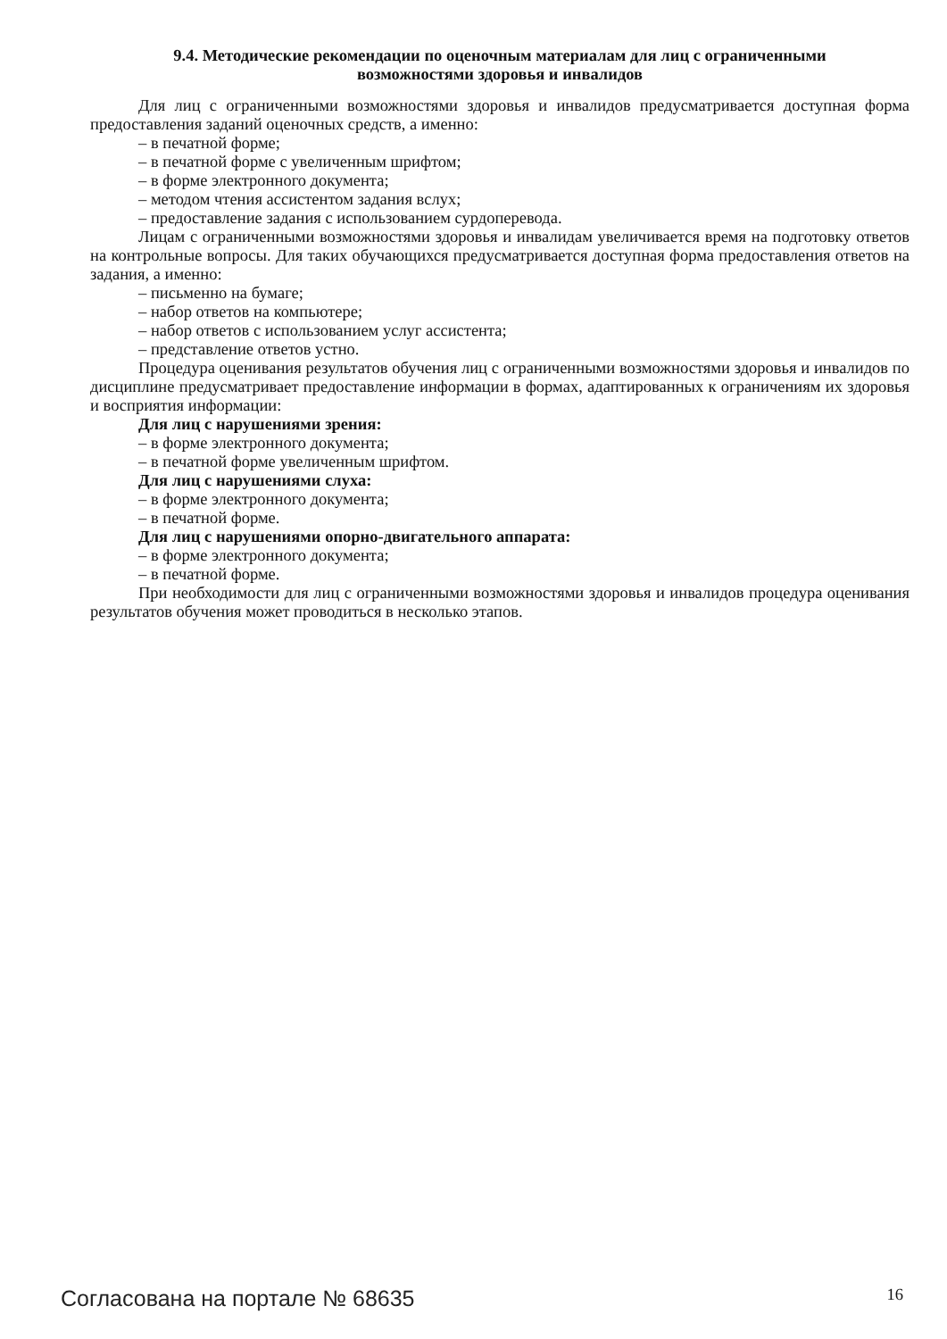9.4. Методические рекомендации по оценочным материалам для лиц с ограниченными
возможностями здоровья и инвалидов
Для лиц с ограниченными возможностями здоровья и инвалидов предусматривается доступная форма предоставления заданий оценочных средств, а именно:
– в печатной форме;
– в печатной форме с увеличенным шрифтом;
– в форме электронного документа;
– методом чтения ассистентом задания вслух;
– предоставление задания с использованием сурдоперевода.
Лицам с ограниченными возможностями здоровья и инвалидам увеличивается время на подготовку ответов на контрольные вопросы. Для таких обучающихся предусматривается доступная форма предоставления ответов на задания, а именно:
– письменно на бумаге;
– набор ответов на компьютере;
– набор ответов с использованием услуг ассистента;
– представление ответов устно.
Процедура оценивания результатов обучения лиц с ограниченными возможностями здоровья и инвалидов по дисциплине предусматривает предоставление информации в формах, адаптированных к ограничениям их здоровья и восприятия информации:
Для лиц с нарушениями зрения:
– в форме электронного документа;
– в печатной форме увеличенным шрифтом.
Для лиц с нарушениями слуха:
– в форме электронного документа;
– в печатной форме.
Для лиц с нарушениями опорно-двигательного аппарата:
– в форме электронного документа;
– в печатной форме.
При необходимости для лиц с ограниченными возможностями здоровья и инвалидов процедура оценивания результатов обучения может проводиться в несколько этапов.
Согласована на портале № 68635 16